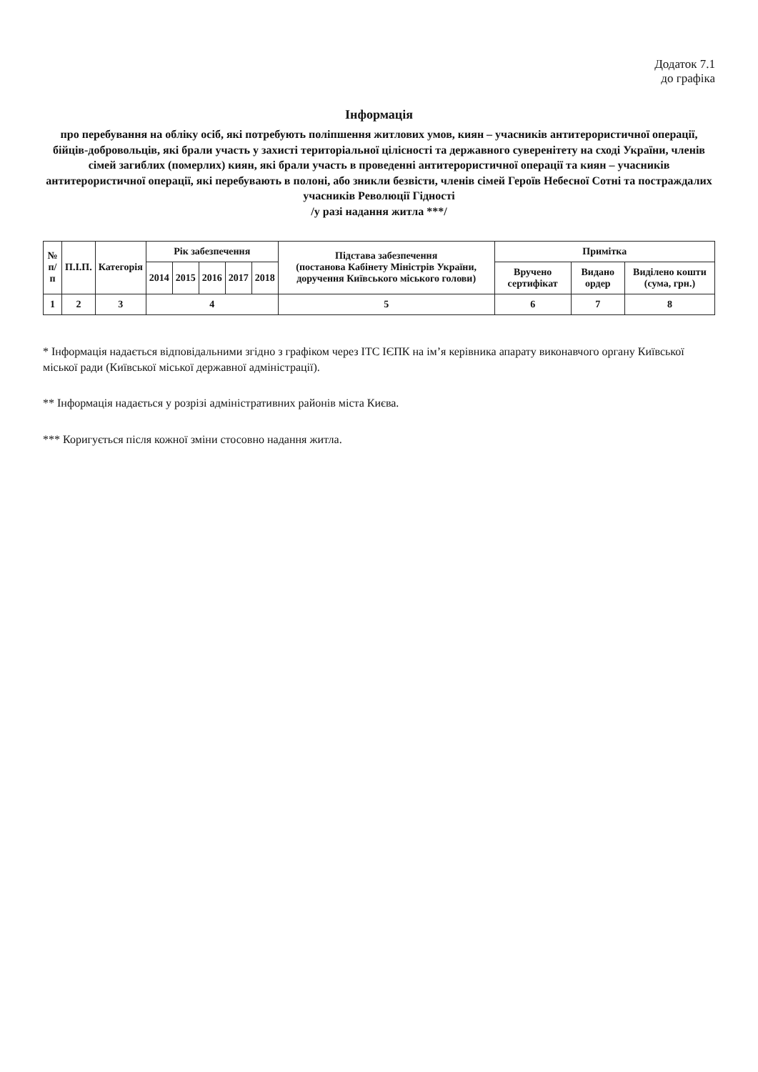Додаток 7.1
до графіка
Інформація
про перебування на обліку осіб, які потребують поліпшення житлових умов, киян – учасників антитерористичної операції, бійців-добровольців, які брали участь у захисті територіальної цілісності та державного суверенітету на сході України, членів сімей загиблих (померлих) киян, які брали участь в проведенні антитерористичної операції та киян – учасників антитерористичної операції, які перебувають в полоні, або зникли безвісти, членів сімей Героїв Небесної Сотні та постраждалих учасників Революції Гідності
/у разі надання житла ***/
| № п/п | П.І.П. | Категорія | Рік забезпечення | | | | | Підстава забезпечення (постанова Кабінету Міністрів України, доручення Київського міського голови) | Примітка | | |
| --- | --- | --- | --- | --- | --- | --- | --- | --- | --- | --- | --- |
| | | | 2014 | 2015 | 2016 | 2017 | 2018 | | Вручено сертифікат | Видано ордер | Виділено кошти (сума, грн.) |
| 1 | 2 | 3 | 4 | | | | | 5 | 6 | 7 | 8 |
* Інформація надається відповідальними згідно з графіком через ІТС ІЄПК на ім’я керівника апарату виконавчого органу Київської міської ради (Київської міської державної адміністрації).
** Інформація надається у розрізі адміністративних районів міста Києва.
*** Коригується після кожної зміни стосовно надання житла.